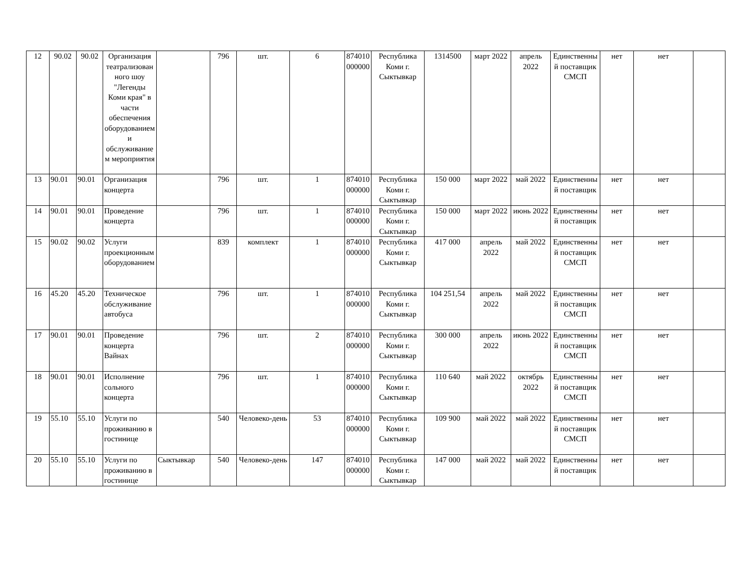| 12 | 90.02 | 90.02 | Организация театрализованного шоу "Легенды Коми края" в части обеспечения оборудованием и обслуживанием мероприятия | | 796 | шт. | 6 | 874010000000 | Республика Коми г. Сыктывкар | 1314500 | март 2022 | апрель 2022 | Единственный поставщик СМСП | нет | нет | |
| 13 | 90.01 | 90.01 | Организация концерта | | 796 | шт. | 1 | 874010000000 | Республика Коми г. Сыктывкар | 150 000 | март 2022 | май 2022 | Единственный поставщик | нет | нет | |
| 14 | 90.01 | 90.01 | Проведение концерта | | 796 | шт. | 1 | 874010000000 | Республика Коми г. Сыктывкар | 150 000 | март 2022 | июнь 2022 | Единственный поставщик | нет | нет | |
| 15 | 90.02 | 90.02 | Услуги проекционным оборудованием | | 839 | комплект | 1 | 874010000000 | Республика Коми г. Сыктывкар | 417 000 | апрель 2022 | май 2022 | Единственный поставщик СМСП | нет | нет | |
| 16 | 45.20 | 45.20 | Техническое обслуживание автобуса | | 796 | шт. | 1 | 874010000000 | Республика Коми г. Сыктывкар | 104 251,54 | апрель 2022 | май 2022 | Единственный поставщик СМСП | нет | нет | |
| 17 | 90.01 | 90.01 | Проведение концерта Вайнах | | 796 | шт. | 2 | 874010000000 | Республика Коми г. Сыктывкар | 300 000 | апрель 2022 | июнь 2022 | Единственный поставщик СМСП | нет | нет | |
| 18 | 90.01 | 90.01 | Исполнение сольного концерта | | 796 | шт. | 1 | 874010000000 | Республика Коми г. Сыктывкар | 110 640 | май 2022 | октябрь 2022 | Единственный поставщик СМСП | нет | нет | |
| 19 | 55.10 | 55.10 | Услуги по проживанию в гостинице | | 540 | Человеко-день | 53 | 874010000000 | Республика Коми г. Сыктывкар | 109 900 | май 2022 | май 2022 | Единственный поставщик СМСП | нет | нет | |
| 20 | 55.10 | 55.10 | Услуги по проживанию в гостинице | Сыктывкар | 540 | Человеко-день | 147 | 874010000000 | Республика Коми г. Сыктывкар | 147 000 | май 2022 | май 2022 | Единственный поставщик | нет | нет | |